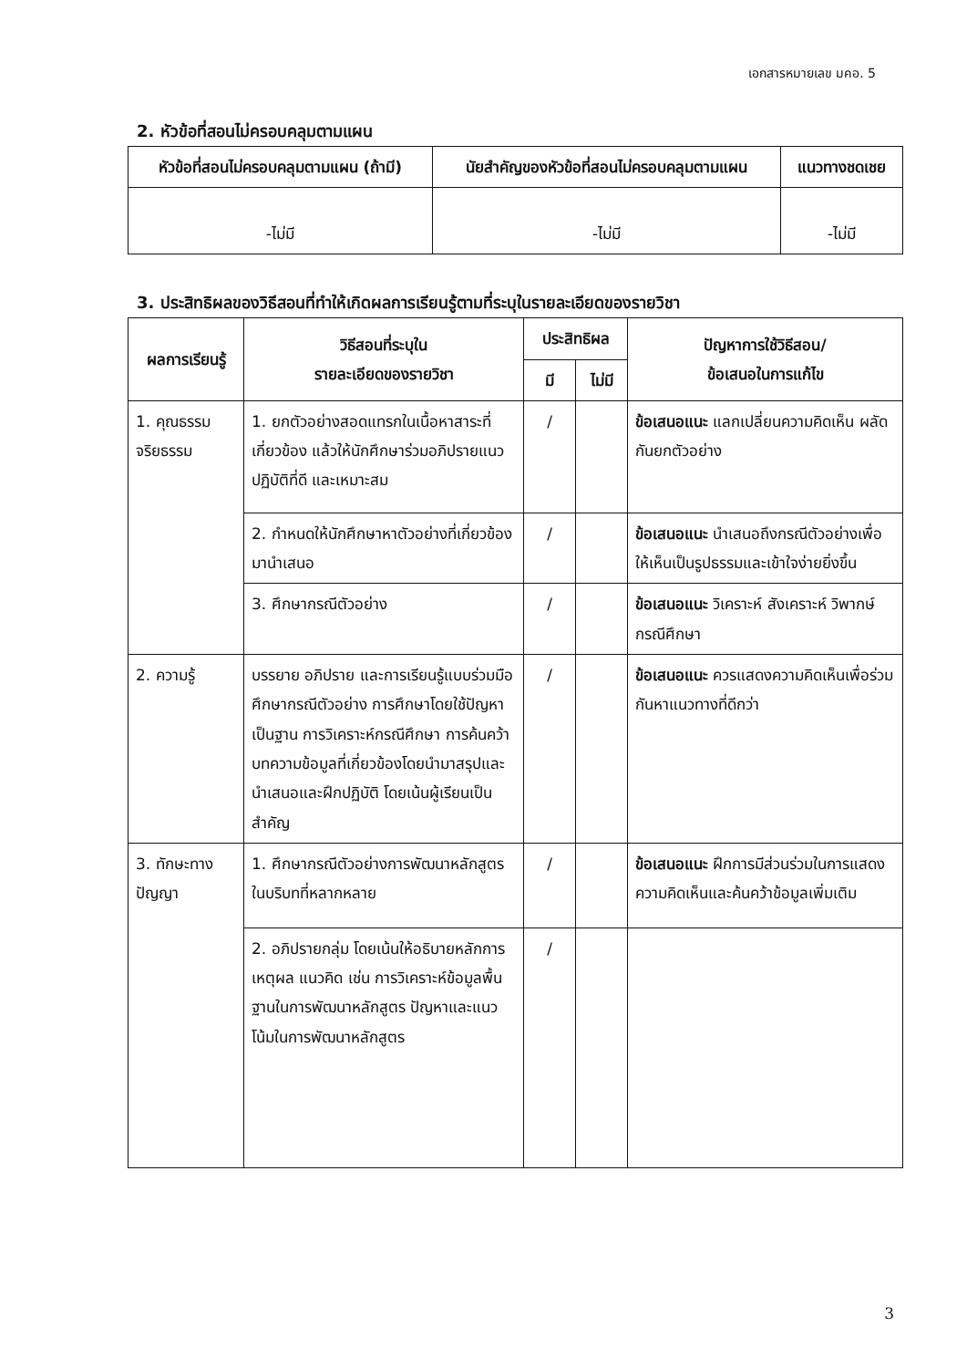เอกสารหมายเลข มคอ. 5
2. หัวข้อที่สอนไม่ครอบคลุมตามแผน
| หัวข้อที่สอนไม่ครอบคลุมตามแผน (ถ้ามี) | นัยสำคัญของหัวข้อที่สอนไม่ครอบคลุมตามแผน | แนวทางชดเชย |
| --- | --- | --- |
| -ไม่มี | -ไม่มี | -ไม่มี |
3. ประสิทธิผลของวิธีสอนที่ทำให้เกิดผลการเรียนรู้ตามที่ระบุในรายละเอียดของรายวิชา
| ผลการเรียนรู้ | วิธีสอนที่ระบุใน รายละเอียดของรายวิชา | ประสิทธิผล | | ปัญหาการใช้วิธีสอน/ ข้อเสนอในการแก้ไข |
| --- | --- | --- | --- | --- |
| | | มี | ไม่มี | |
| 1. คุณธรรม จริยธรรม | 1. ยกตัวอย่างสอดแทรกในเนื้อหาสาระที่เกี่ยวข้อง แล้วให้นักศึกษาร่วมอภิปรายแนวปฏิบัติที่ดี และเหมาะสม | / | | ข้อเสนอแนะ แลกเปลี่ยนความคิดเห็น ผลัดกันยกตัวอย่าง |
| | 2. กำหนดให้นักศึกษาหาตัวอย่างที่เกี่ยวข้องมานำเสนอ | / | | ข้อเสนอแนะ นำเสนอถึงกรณีตัวอย่างเพื่อให้เห็นเป็นรูปธรรมและเข้าใจง่ายยิ่งขึ้น |
| | 3. ศึกษากรณีตัวอย่าง | / | | ข้อเสนอแนะ วิเคราะห์ สังเคราะห์ วิพากษ์ กรณีศึกษา |
| 2. ความรู้ | บรรยาย อภิปราย และการเรียนรู้แบบร่วมมือ ศึกษากรณีตัวอย่าง การศึกษาโดยใช้ปัญหาเป็นฐาน การวิเคราะห์กรณีศึกษา การค้นคว้าบทความข้อมูลที่เกี่ยวข้องโดยนำมาสรุปและนำเสนอและฝึกปฏิบัติ โดยเน้นผู้เรียนเป็นสำคัญ | / | | ข้อเสนอแนะ ควรแสดงความคิดเห็นเพื่อร่วมกันหาแนวทางที่ดีกว่า |
| 3. ทักษะทางปัญญา | 1. ศึกษากรณีตัวอย่างการพัฒนาหลักสูตรในบริบทที่หลากหลาย | / | | ข้อเสนอแนะ ฝึกการมีส่วนร่วมในการแสดงความคิดเห็นและค้นคว้าข้อมูลเพิ่มเติม |
| | 2. อภิปรายกลุ่ม โดยเน้นให้อธิบายหลักการ เหตุผล แนวคิด เช่น การวิเคราะห์ข้อมูลพื้นฐานในการพัฒนาหลักสูตร ปัญหาและแนวโน้มในการพัฒนาหลักสูตร | / | | |
3